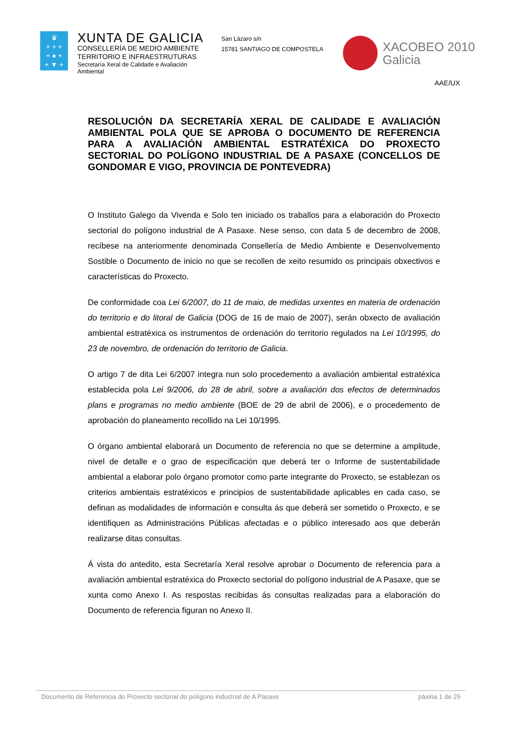♛
+ + +
+ ● +
+ ▼ +
XUNTA DE GALICIA
CONSELLERÍA DE MEDIO AMBIENTE
TERRITORIO E INFRAESTRUTURAS
Secretaría Xeral de Calidade e Avaliación Ambiental
San Lázaro s/n
15781 SANTIAGO DE COMPOSTELA
XACOBEO 2010
Galicia
AAE/UX
RESOLUCIÓN DA SECRETARÍA XERAL DE CALIDADE E AVALIACIÓN AMBIENTAL POLA QUE SE APROBA O DOCUMENTO DE REFERENCIA PARA A AVALIACIÓN AMBIENTAL ESTRATÉXICA DO PROXECTO SECTORIAL DO POLÍGONO INDUSTRIAL DE A PASAXE (CONCELLOS DE GONDOMAR E VIGO, PROVINCIA DE PONTEVEDRA)
O Instituto Galego da Vivenda e Solo ten iniciado os traballos para a elaboración do Proxecto sectorial do polígono industrial de A Pasaxe. Nese senso, con data 5 de decembro de 2008, recíbese na anteriormente denominada Consellería de Medio Ambiente e Desenvolvemento Sostible o Documento de inicio no que se recollen de xeito resumido os principais obxectivos e características do Proxecto.
De conformidade coa Lei 6/2007, do 11 de maio, de medidas urxentes en materia de ordenación do territorio e do litoral de Galicia (DOG de 16 de maio de 2007), serán obxecto de avaliación ambiental estratéxica os instrumentos de ordenación do territorio regulados na Lei 10/1995, do 23 de novembro, de ordenación do territorio de Galicia.
O artigo 7 de dita Lei 6/2007 integra nun solo procedemento a avaliación ambiental estratéxica establecida pola Lei 9/2006, do 28 de abril, sobre a avaliación dos efectos de determinados plans e programas no medio ambiente (BOE de 29 de abril de 2006), e o procedemento de aprobación do planeamento recollido na Lei 10/1995.
O órgano ambiental elaborará un Documento de referencia no que se determine a amplitude, nivel de detalle e o grao de especificación que deberá ter o Informe de sustentabilidade ambiental a elaborar polo órgano promotor como parte integrante do Proxecto, se establezan os criterios ambientais estratéxicos e principios de sustentabilidade aplicables en cada caso, se definan as modalidades de información e consulta ás que deberá ser sometido o Proxecto, e se identifiquen as Administracións Públicas afectadas e o público interesado aos que deberán realizarse ditas consultas.
Á vista do antedito, esta Secretaría Xeral resolve aprobar o Documento de referencia para a avaliación ambiental estratéxica do Proxecto sectorial do polígono industrial de A Pasaxe, que se xunta como Anexo I. As respostas recibidas ás consultas realizadas para a elaboración do Documento de referencia figuran no Anexo II.
Documento de Referencia do Proxecto sectorial do polígono industrial de A Pasaxe páxina 1 de 25